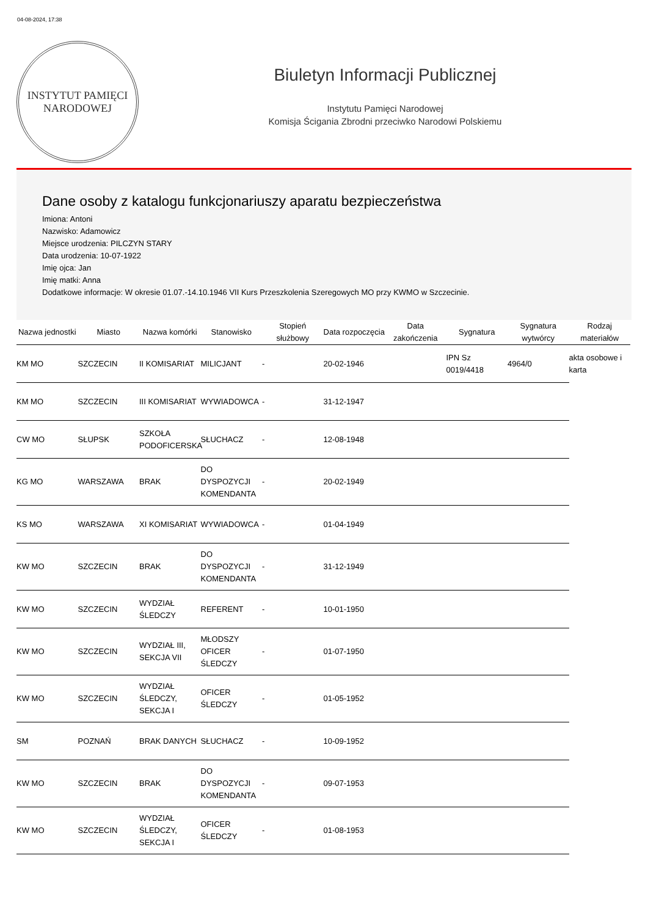04-08-2024, 17:38
INSTYTUT PAMIĘCI
NARODOWEJ
Biuletyn Informacji Publicznej
Instytutu Pamięci Narodowej
Komisja Ścigania Zbrodni przeciwko Narodowi Polskiemu
Dane osoby z katalogu funkcjonariuszy aparatu bezpieczeństwa
Imiona: Antoni
Nazwisko: Adamowicz
Miejsce urodzenia: PILCZYN STARY
Data urodzenia: 10-07-1922
Imię ojca: Jan
Imię matki: Anna
Dodatkowe informacje: W okresie 01.07.-14.10.1946 VII Kurs Przeszkolenia Szeregowych MO przy KWMO w Szczecinie.
| Nazwa jednostki | Miasto | Nazwa komórki | Stanowisko | Stopień służbowy | Data rozpoczęcia | Data zakończenia | Sygnatura | Sygnatura wytwórcy | Rodzaj materiałów |
| --- | --- | --- | --- | --- | --- | --- | --- | --- | --- |
| KM MO | SZCZECIN | II KOMISARIAT | MILICJANT | - | 20-02-1946 | | IPN Sz 0019/4418 | 4964/0 | akta osobowe i karta |
| KM MO | SZCZECIN | III KOMISARIAT | WYWIADOWCA | - | 31-12-1947 | | | | |
| CW MO | SŁUPSK | SZKOŁA PODOFICERSKA | SŁUCHACZ | - | 12-08-1948 | | | | |
| KG MO | WARSZAWA | BRAK | DO DYSPOZYCJI KOMENDANTA | - | 20-02-1949 | | | | |
| KS MO | WARSZAWA | XI KOMISARIAT | WYWIADOWCA | - | 01-04-1949 | | | | |
| KW MO | SZCZECIN | BRAK | DO DYSPOZYCJI KOMENDANTA | - | 31-12-1949 | | | | |
| KW MO | SZCZECIN | WYDZIAŁ ŚLEDCZY | REFERENT | - | 10-01-1950 | | | | |
| KW MO | SZCZECIN | WYDZIAŁ III, SEKCJA VII | MŁODSZY OFICER ŚLEDCZY | - | 01-07-1950 | | | | |
| KW MO | SZCZECIN | WYDZIAŁ ŚLEDCZY, SEKCJA I | OFICER ŚLEDCZY | - | 01-05-1952 | | | | |
| SM | POZNAŃ | BRAK DANYCH | SŁUCHACZ | - | 10-09-1952 | | | | |
| KW MO | SZCZECIN | BRAK | DO DYSPOZYCJI KOMENDANTA | - | 09-07-1953 | | | | |
| KW MO | SZCZECIN | WYDZIAŁ ŚLEDCZY, SEKCJA I | OFICER ŚLEDCZY | - | 01-08-1953 | | | | |